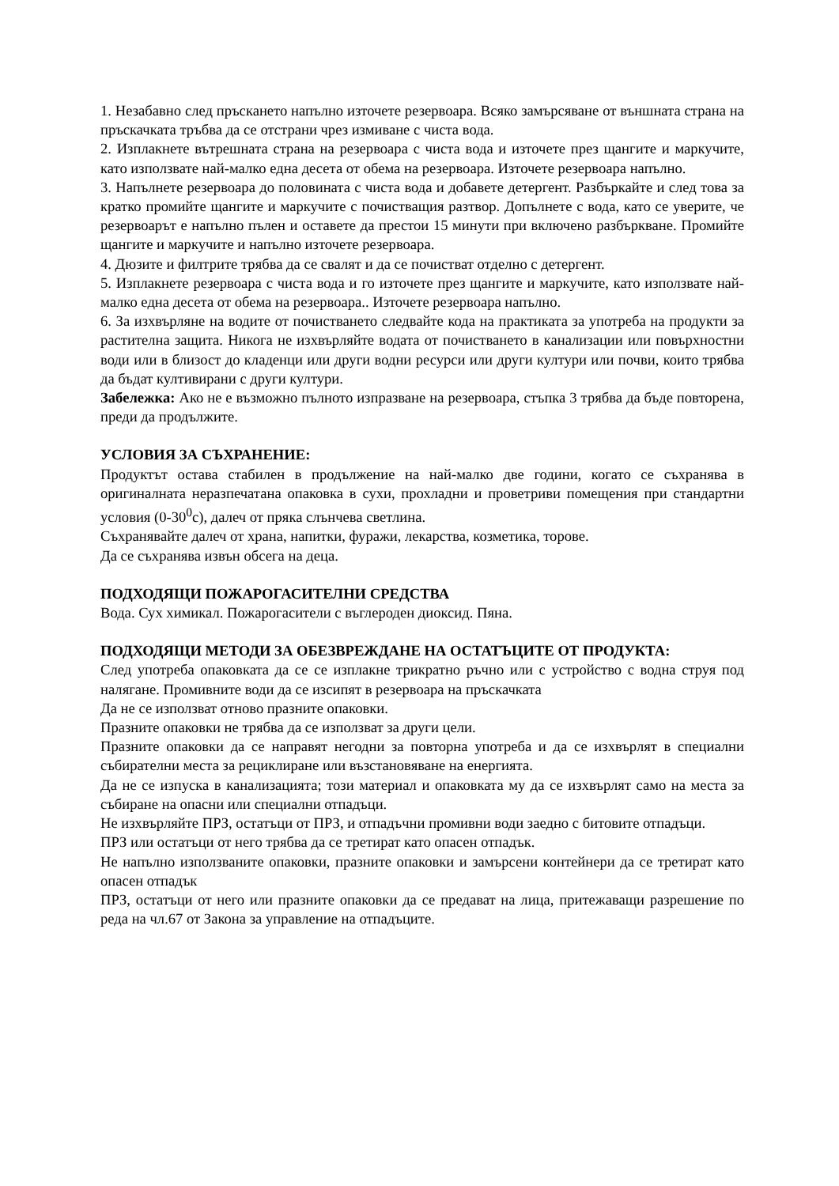1. Незабавно след пръскането напълно източете резервоара. Всяко замърсяване от външната страна на пръскачката тръбва да се отстрани чрез измиване с чиста вода.
2. Изплакнете вътрешната страна на резервоара с чиста вода и източете през щангите и маркучите, като използвате най-малко една десета от обема на резервоара. Източете резервоара напълно.
3. Напълнете резервоара до половината с чиста вода и добавете детергент. Разбъркайте и след това за кратко промийте щангите и маркучите с почистващия разтвор. Допълнете с вода, като се уверите, че резервоарът е напълно пълен и оставете да престои 15 минути при включено разбъркване. Промийте щангите и маркучите и напълно източете резервоара.
4. Дюзите и филтрите трябва да се свалят и да се почистват отделно с детергент.
5. Изплакнете резервоара с чиста вода и го източете през щангите и маркучите, като използвате най-малко една десета от обема на резервоара.. Източете резервоара напълно.
6. За изхвърляне на водите от почистването следвайте кода на практиката за употреба на продукти за растителна защита. Никога не изхвърляйте водата от почистването в канализации или повърхностни води или в близост до кладенци или други водни ресурси или други култури или почви, които трябва да бъдат култивирани с други култури.
Забележка: Ако не е възможно пълното изпразване на резервоара, стъпка 3 трябва да бъде повторена, преди да продължите.
УСЛОВИЯ ЗА СЪХРАНЕНИЕ:
Продуктът остава стабилен в продължение на най-малко две години, когато се съхранява в оригиналната неразпечатана опаковка в сухи, прохладни и проветриви помещения при стандартни условия (0-30<sup>0</sup>с), далеч от пряка слънчева светлина.
Съхранявайте далеч от храна, напитки, фуражи, лекарства, козметика, торове.
Да се съхранява извън обсега на деца.
ПОДХОДЯЩИ ПОЖАРОГАСИТЕЛНИ СРЕДСТВА
Вода. Сух химикал. Пожарогасители с въглероден диоксид. Пяна.
ПОДХОДЯЩИ МЕТОДИ ЗА ОБЕЗВРЕЖДАНЕ НА ОСТАТЪЦИТЕ ОТ ПРОДУКТА:
След употреба опаковката да се се изплакне трикратно ръчно или с устройство с водна струя под налягане. Промивните води да се изсипят в резервоара на пръскачката
Да не се използват отново празните опаковки.
Празните опаковки не трябва да се използват за други цели.
Празните опаковки да се направят негодни за повторна употреба и да се изхвърлят в специални събирателни места за рециклиране или възстановяване на енергията.
Да не се изпуска в канализацията; този материал и опаковката му да се изхвърлят само на места за събиране на опасни или специални отпадъци.
Не изхвърляйте ПРЗ, остатъци от ПРЗ, и отпадъчни промивни води заедно с битовите отпадъци.
ПРЗ или остатъци от него трябва да се третират като опасен отпадък.
Не напълно използваните опаковки, празните опаковки и замърсени контейнери да се третират като опасен отпадък
ПРЗ, остатъци от него или празните опаковки да се предават на лица, притежаващи разрешение по реда на чл.67 от Закона за управление на отпадъците.